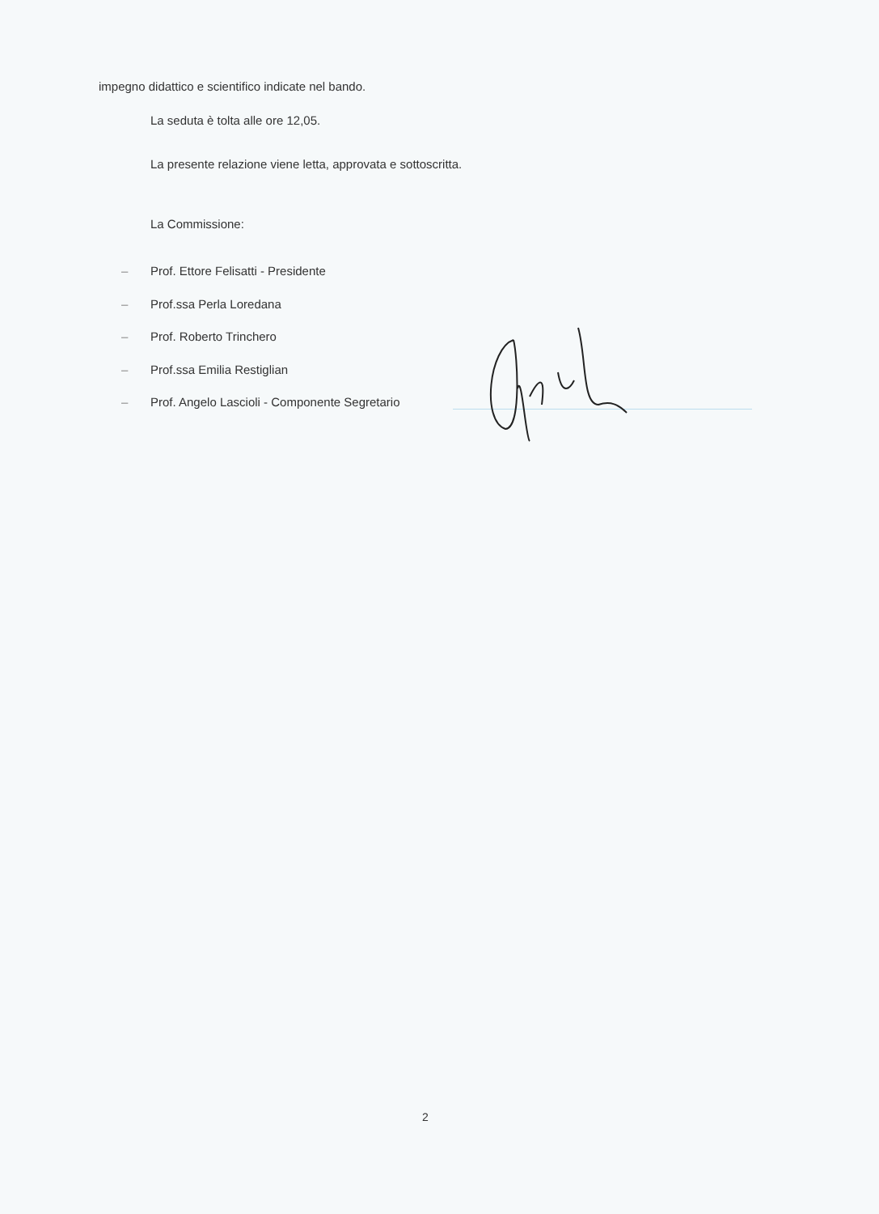impegno didattico e scientifico indicate nel bando.
La seduta è tolta alle ore 12,05.
La presente relazione viene letta, approvata e sottoscritta.
La Commissione:
– Prof. Ettore Felisatti - Presidente
– Prof.ssa Perla Loredana
– Prof. Roberto Trinchero
– Prof.ssa Emilia Restiglian
– Prof. Angelo Lascioli - Componente Segretario
2